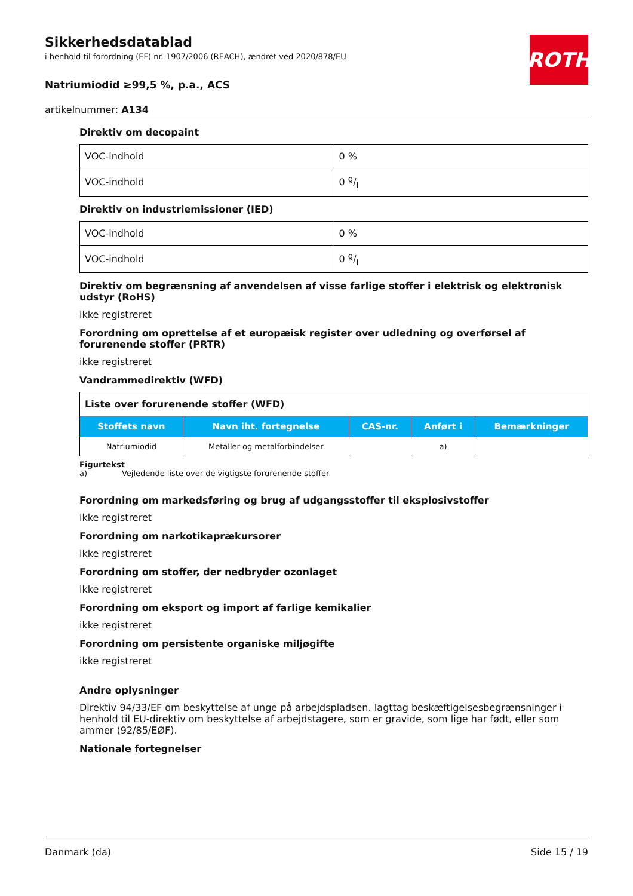ROTH
Sikkerhedsdatablad
i henhold til forordning (EF) nr. 1907/2006 (REACH), ændret ved 2020/878/EU
Natriumiodid ≥99,5 %, p.a., ACS
artikelnummer: A134
Direktiv om decopaint
| VOC-indhold | 0 % |
| VOC-indhold | 0 g/l |
Direktiv on industriemissioner (IED)
| VOC-indhold | 0 % |
| VOC-indhold | 0 g/l |
Direktiv om begrænsning af anvendelsen af visse farlige stoffer i elektrisk og elektronisk udstyr (RoHS)
ikke registreret
Forordning om oprettelse af et europæisk register over udledning og overførsel af forurenende stoffer (PRTR)
ikke registreret
Vandrammedirektiv (WFD)
| Liste over forurenende stoffer (WFD) | | | | |
| Stoffets navn | Navn iht. fortegnelse | CAS-nr. | Anført i | Bemærkninger |
| Natriumiodid | Metaller og metalforbindelser | | a) | |
Figurtekst
a) Vejledende liste over de vigtigste forurenende stoffer
Forordning om markedsføring og brug af udgangsstoffer til eksplosivstoffer
ikke registreret
Forordning om narkotikaprækursorer
ikke registreret
Forordning om stoffer, der nedbryder ozonlaget
ikke registreret
Forordning om eksport og import af farlige kemikalier
ikke registreret
Forordning om persistente organiske miljøgifte
ikke registreret
Andre oplysninger
Direktiv 94/33/EF om beskyttelse af unge på arbejdspladsen. Iagttag beskæftigelsesbegrænsninger i henhold til EU-direktiv om beskyttelse af arbejdstagere, som er gravide, som lige har født, eller som ammer (92/85/EØF).
Nationale fortegnelser
Danmark (da) Side 15 / 19